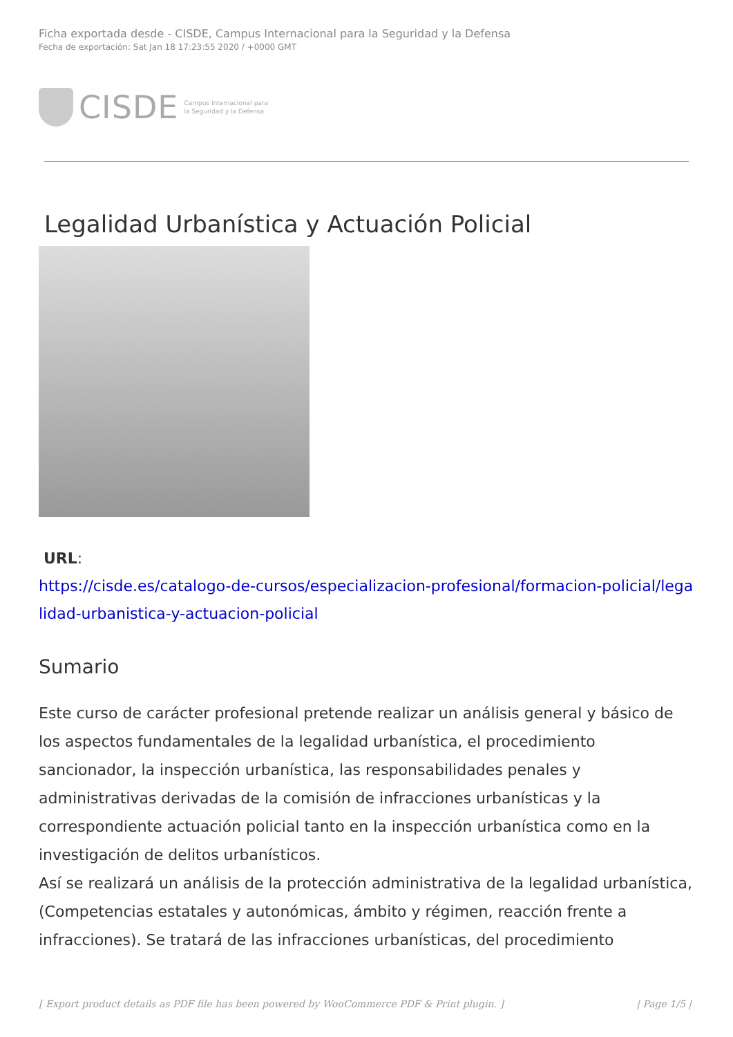Ficha exportada desde - CISDE, Campus Internacional para la Seguridad y la Defensa
Fecha de exportación: Sat Jan 18 17:23:55 2020 / +0000 GMT
CISDE Campus Internacional para
la Seguridad y la Defensa
Legalidad Urbanística y Actuación Policial
URL:
https://cisde.es/catalogo-de-cursos/especializacion-profesional/formacion-policial/legalidad-urbanistica-y-actuacion-policial
Sumario
Este curso de carácter profesional pretende realizar un análisis general y básico de los aspectos fundamentales de la legalidad urbanística, el procedimiento sancionador, la inspección urbanística, las responsabilidades penales y administrativas derivadas de la comisión de infracciones urbanísticas y la correspondiente actuación policial tanto en la inspección urbanística como en la investigación de delitos urbanísticos.
Así se realizará un análisis de la protección administrativa de la legalidad urbanística, (Competencias estatales y autonómicas, ámbito y régimen, reacción frente a infracciones). Se tratará de las infracciones urbanísticas, del procedimiento
[ Export product details as PDF file has been powered by WooCommerce PDF & Print plugin. ] | Page 1/5 |